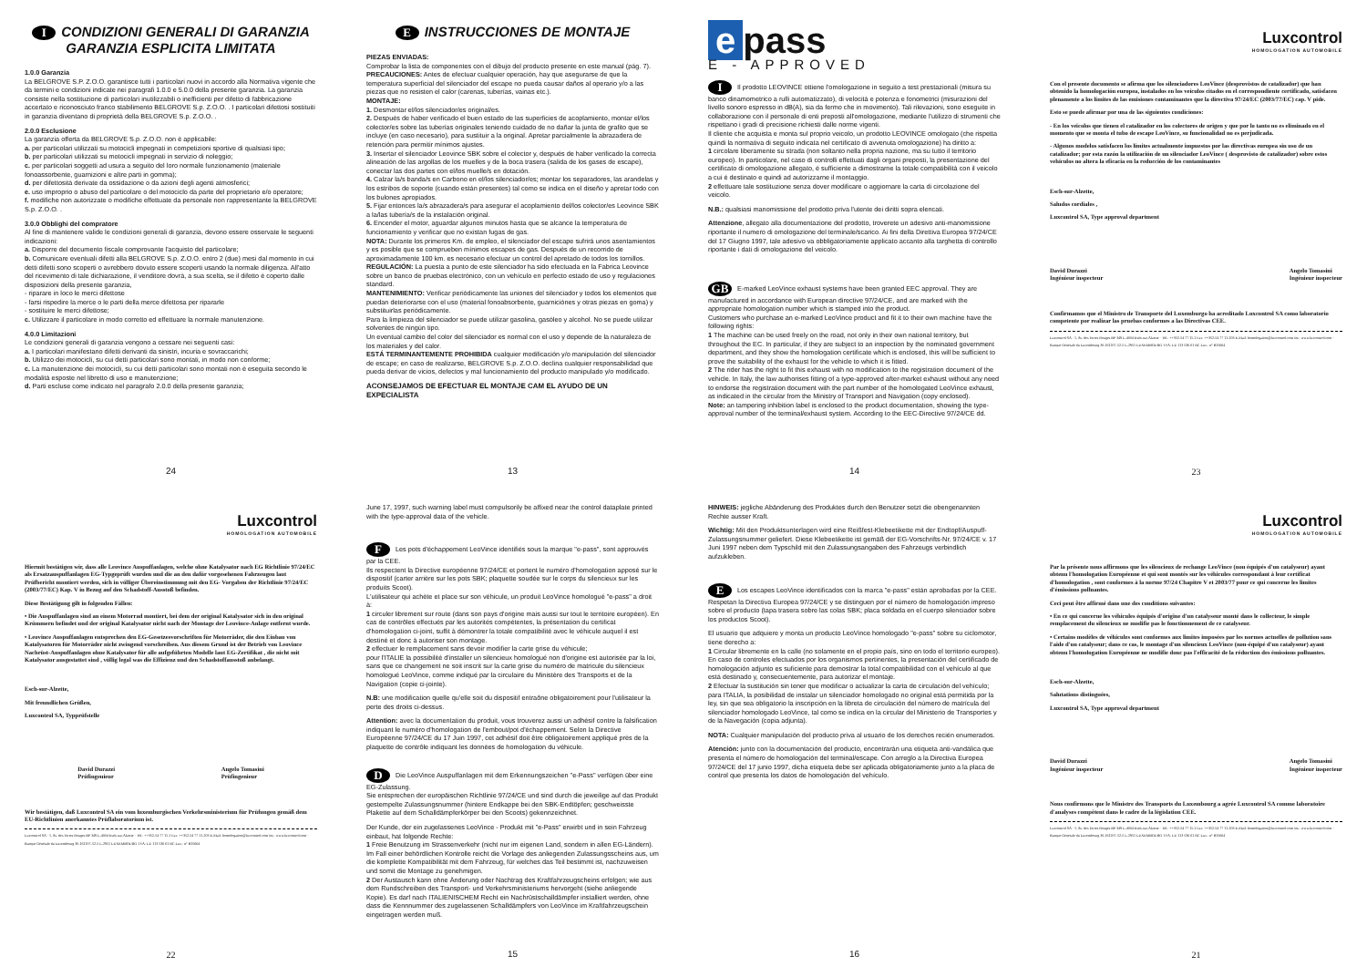I CONDIZIONI GENERALI DI GARANZIA
GARANZIA ESPLICITA LIMITATA
1.0.0 Garanzia
La BELGROVE S.P. Z.O.O. garantisce tutti i particolari nuovi in accordo alla Normativa vigente che da termini e condizioni indicate nei paragrafi 1.0.0 e 5.0.0 della presente garanzia. La garanzia consiste nella sostituzione di particolari inutilizzabili o inefficienti per difetto di fabbricazione accertato e riconosciuto franco stabilimento BELGROVE S.p. Z.O.O. . I particolari difettosi sostituiti in garanzia diventano di proprietà della BELGROVE S.p. Z.O.O. .
2.0.0 Esclusione
La garanzia offerta da BELGROVE S.p. Z.O.O. non è applicabile:
a. per particolari utilizzati su motocicli impegnati in competizioni sportive di qualsiasi tipo;
b. per particolari utilizzati su motocicli impegnati in servizio di noleggio;
c. per particolari soggetti ad usura a seguito del loro normale funzionamento (materiale fonoassorbente, guarnizioni e altre parti in gomma);
d. per difettosità derivate da ossidazione o da azioni degli agenti atmosferici;
e. uso improprio o abuso del particolare o del motociclo da parte del proprietario e/o operatore;
f. modifiche non autorizzate o modifiche effettuate da personale non rappresentante la BELGROVE S.p. Z.O.O. .
3.0.0 Obblighi del compratore
Al fine di mantenere valide le condizioni generali di garanzia, devono essere osservate le seguenti indicazioni:
a. Disporre del documento fiscale comprovante l'acquisto del particolare;
b. Comunicare eventuali difetti alla BELGROVE S.p. Z.O.O. entro 2 (due) mesi dal momento in cui detti difetti sono scoperti o avrebbero dovuto essere scoperti usando la normale diligenza. All'atto del ricevimento di tale dichiarazione, il venditore dovrà, a sua scelta, se il difetto è coperto dalle disposizioni della presente garanzia,
- riparare in loco le merci difettose
- farsi rispedire la merce o le parti della merce difettosa per ripararle
- sostituire le merci difettose;
c. Utilizzare il particolare in modo corretto ed effettuare la normale manutenzione.
4.0.0 Limitazioni
Le condizioni generali di garanzia vengono a cessare nei seguenti casi:
a. I particolari manifestano difetti derivanti da sinistri, incuria e sovraccarichi;
b. Utilizzo dei motocicli, su cui detti particolari sono montati, in modo non conforme;
c. La manutenzione dei motocicli, su cui detti particolari sono montati non è eseguita secondo le modalità esposte nel libretto di uso e manutenzione;
d. Parti escluse come indicato nel paragrafo 2.0.0 della presente garanzia;
24
E INSTRUCCIONES DE MONTAJE
PIEZAS ENVIADAS:
Comprobar la lista de componentes con el dibujo del producto presente en este manual (pág. 7).
PRECAUCIONES: Antes de efectuar cualquier operación, hay que asegurarse de que la temperatura superficial del silenciador del escape no pueda causar daños al operario y/o a las piezas que no resisten el calor (carenas, tuberías, vainas etc.).
MONTAJE:
1. Desmontar el/los silenciador/es original/es.
2. Después de haber verificado el buen estado de las superficies de acoplamiento, montar el/los colector/es sobre las tuberías originales teniendo cuidado de no dañar la junta de grafito que se incluye (en caso necesario), para sustituir a la original. Apretar parcialmente la abrazadera de retención para permitir mínimos ajustes.
3. Insertar el silenciador Leovince SBK sobre el colector y, después de haber verificado la correcta alineación de las argollas de los muelles y de la boca trasera (salida de los gases de escape), conectar las dos partes con el/los muelle/s en dotación.
4. Calzar la/s banda/s en Carbono en el/los silenciador/es; montar los separadores, las arandelas y los estribos de soporte (cuando están presentes) tal como se indica en el diseño y apretar todo con los bulones apropiados.
5. Fijar entonces la/s abrazadera/s para asegurar el acoplamiento del/los colector/es Leovince SBK a la/las tubería/s de la instalación original.
6. Encender el motor, aguardar algunos minutos hasta que se alcance la temperatura de funcionamiento y verificar que no existan fugas de gas.
NOTA: Durante los primeros Km. de empleo, el silenciador del escape sufrirá unos asentamientos y es posible que se comprueben mínimos escapes de gas. Después de un recorrido de aproximadamente 100 km. es necesario efectuar un control del apretado de todos los tornillos.
REGULACIÓN: La puesta a punto de este silenciador ha sido efectuada en la Fabrica Leovince sobre un banco de pruebas electrónico, con un vehículo en perfecto estado de uso y regulaciones standard.
MANTENIMIENTO: Verificar periódicamente las uniones del silenciador y todos los elementos que puedan deteriorarse con el uso (material fonoabsorbente, guarniciónes y otras piezas en goma) y substituirlas periódicamente.
Para la limpieza del silenciador se puede utilizar gasolina, gasóleo y alcohol. No se puede utilizar solventes de ningún tipo.
Un eventual cambio del color del silenciador es normal con el uso y depende de la naturaleza de los materiales y del calor.
ESTÁ TERMINANTEMENTE PROHIBIDA cualquier modificación y/o manipulación del silenciador de escape; en caso de realizarse, BELGROVE S.p. Z.O.O. declina cualquier responsabilidad que pueda derivar de vicios, defectos y mal funcionamiento del producto manipulado y/o modificado.
ACONSEJAMOS DE EFECTUAR EL MONTAJE CAM EL AYUDO DE UN EXPECIALISTA
13
e pass
E - APPROVED
I Il prodotto LEOVINCE ottiene l'omologazione in seguito a test prestazionali (misura su banco dinamometrico a rulli automatizzato), di velocità e potenza e fonometrici (misurazioni del livello sonoro espresso in dB(A), sia da fermo che in movimento). Tali rilevazioni, sono eseguite in collaborazione con il personale di enti preposti all'omologazione, mediante l'utilizzo di strumenti che rispettano i gradi di precisione richiesti dalle norme vigenti.
Il cliente che acquista e monta sul proprio veicolo, un prodotto LEOVINCE omologato (che rispetta quindi la normativa di seguito indicata nel certificato di avvenuta omologazione) ha diritto a:
1 circolare liberamente su strada (non soltanto nella propria nazione, ma su tutto il territorio europeo). In particolare, nel caso di controlli effettuati dagli organi preposti, la presentazione del certificato di omologazione allegato, é sufficiente a dimostrarne la totale compatibilità con il veicolo a cui é destinato e quindi ad autorizzarne il montaggio.
2 effettuare tale sostituzione senza dover modificare o aggiornare la carta di circolazione del veicolo.
N.B.: qualsiasi manomissione del prodotto priva l'utente dei diritti sopra elencati.
Attenzione, allegato alla documentazione del prodotto, troverete un adesivo anti-manomissione riportante il numero di omologazione del terminale/scarico. Ai fini della Direttiva Europea 97/24/CE del 17 Giugno 1997, tale adesivo va obbligatoriamente applicato accanto alla targhetta di controllo riportante i dati di omologazione del veicolo.
GB E-marked LeoVince exhaust systems have been granted EEC approval. They are manufactured in accordance with European directive 97/24/CE, and are marked with the appropriate homologation number which is stamped into the product.
Customers who purchase an e-marked LeoVince product and fit it to their own machine have the following rights:
1 The machine can be used freely on the road, not only in their own national territory, but throughout the EC. In particular, if they are subject to an inspection by the nominated government department, and they show the homologation certificate which is enclosed, this will be sufficient to prove the suitability of the exhaust for the vehicle to which it is fitted.
2 The rider has the right to fit this exhaust with no modification to the registration document of the vehicle. In Italy, the law authorises fitting of a type-approved after-market exhaust without any need to endorse the registration document with the part number of the homologated LeoVince exhaust, as indicated in the circular from the Ministry of Transport and Navigation (copy enclosed).
Note: an tampering inhibition label is enclosed to the product documentation, showing the type-approval number of the terminal/exhaust system. According to the EEC-Directive 97/24/CE dd.
14
Luxcontrol
HOMOLOGATION AUTOMOBILE
Con el presente documento se afirma que los silenciadores LeoVince (desprovistos de catalizador) que han obtenido la homologación europea, instalados en los veículos citados en el correspondiente certificado, satisfacen plenamente a los límites de las emisiones contaminantes que la directiva 97/24/EC (2003/77/EC) cap. V pide.
Esto se puede afirmar por una de las siguientes condiciones:
- En los veicolos que tienen el catalizador en los colectores de origen y que por lo tanto no es eliminado en el momento que se monta el tubo de escape LeoVince, su funcionalidad no es perjudicada.
- Algunos modelos satisfacen los límites actualmente impuestos por las directivas europea sin uso de un catalizador; por esta razón la utilización de un silenciador LeoVince ( desprovisto de catalizador) sobre estos vehículos no altera la eficacia en la reducción de los contaminantes
Esch-sur-Alzette,
Saludos cordiales ,
Luxcontrol SA, Type approval department
David Durazzi
Ingénieur inspecteur Angelo Tomasini
Ingénieur inspecteur
Confirmamos que el Ministro de Transporte del Luxemburgo ha acreditado Luxcontrol SA como laboratorio competente por realizar las pruebas conformes a las Directivas CEE.
Luxcontrol SA · 1, Av. des Terres Rouges BP 349 L-4004 Esch-sur-Alzette · Tél.: ++352-54 77 11-1 Fax: ++352-54 77 11-203 E-Mail: homologation@luxcontrol.com Int.: www.luxcontrol.com · Banque Générale du Luxembourg 30-161207-52-5 L-2951 LUXEMBOURG TVA: LU 113 536 61 RC Lux.: n° B15664
23
Luxcontrol
HOMOLOGATION AUTOMOBILE
Hiermit bestätigen wir, dass alle Leovince Auspuffanlagen, welche ohne Katalysator nach EG Richtlinie 97/24/EC als Ersatzauspuffanlagen EG-Typgeprüft wurden und die an den dafür vorgesehenen Fahrzeugen laut Prüfbericht montiert werden, sich in völliger Übereinstimmung mit den EG- Vorgaben der Richtlinie 97/24/EC (2003/77/EC) Kap. V in Bezug auf den Schadstoff-Ausstoß befinden.
Diese Bestätigung gilt in folgenden Fällen:
• Die Auspuffanlagen sind an einem Motorrad montiert, bei dem der original Katalysator sich in den original Krümmern befindet und der original Katalysator nicht nach der Montage der Leovince-Anlage entfernt wurde.
• Leovince Auspuffanlagen entsprechen den EG-Gesetzesvorschriften für Motorräder, die den Einbau von Katalysatoren für Motorräder nicht zwingend vorschreiben. Aus diesem Grund ist der Betrieb von Leovince Nachrüst-Auspuffanlagen ohne Katalysator für alle aufgeführten Modelle laut EG-Zertifikat , die nicht mit Katalysator ausgestattet sind , völlig legal was die Effizienz und den Schadstoffausstoß anbelangt.
Esch-sur-Alzette,
Mit freundlichen Grüßen,
Luxcontrol SA, Typprüfstelle
David Durazzi
Prüfingenieur Angelo Tomasini
Prüfingenieur
Wir bestätigen, daß Luxcontrol SA ein vom luxemburgischen Verkehrsministerium für Prüfungen gemäß dem EU-Richtlinien anerkanntes Prüflaboratorium ist.
Luxcontrol SA · 1, Av. des Terres Rouges BP 349 L-4004 Esch-sur-Alzette · Tél.: ++352-54 77 11-1 Fax: ++352-54 77 11-203 E-Mail: homologation@luxcontrol.com Int.: www.luxcontrol.com · Banque Générale du Luxembourg 30-161207-52-5 L-2951 LUXEMBOURG TVA: LU 113 536 61 RC Lux.: n° B15664
22
June 17, 1997, such warning label must compulsorily be affixed near the control dataplate printed with the type-approval data of the vehicle.
F Les pots d'échappement LeoVince identifiés sous la marque "e-pass", sont approuvés par la CEE.
Ils respectent la Directive européenne 97/24/CE et portent le numéro d'homologation apposé sur le dispositif (carter arrière sur les pots SBK; plaquette soudée sur le corps du silencieux sur les produits Scoot).
L'utilisateur qui achète et place sur son véhicule, un produit LeoVince homologué "e-pass" a droit à:
1 circuler librement sur route (dans son pays d'origine mais aussi sur tout le territoire européen). En cas de contrôles effectués par les autorités compétentes, la présentation du certificat d'homologation ci-joint, suffit à démontrer la totale compatibilité avec le véhicule auquel il est destiné et donc à autoriser son montage.
2 effectuer le remplacement sans devoir modifier la carte grise du véhicule;
pour l'ITALIE la possibilité d'installer un silencieux homologué non d'origine est autorisée par la loi, sans que ce changement ne soit inscrit sur la carte grise du numéro de matricule du silencieux homologué LeoVince, comme indiqué par la circulaire du Ministère des Transports et de la Navigation (copie ci-jointe).
N.B: une modification quelle qu'elle soit du dispositif entraône obligatoirement pour l'utilisateur la perte des droits ci-dessus.
Attention: avec la documentation du produit, vous trouverez aussi un adhésif contre la falsification indiquant le numéro d'homologation de l'embout/pot d'échappement. Selon la Directive Européenne 97/24/CE du 17 Juin 1997, cet adhésif doit être obligatoirement appliqué près de la plaquette de contrôle indiquant les données de homologation du véhicule.
D Die LeoVince Auspuffanlagen mit dem Erkennungszeichen "e-Pass" verfügen über eine EG-Zulassung.
Sie entsprechen der europäischen Richtlinie 97/24/CE und sind durch die jeweilige auf das Produkt gestempelte Zulassungsnummer (hintere Endkappe bei den SBK-Endtöpfen; geschweisste Plakette auf dem Schalldämpferkörper bei den Scoots) gekennzeichnet.
Der Kunde, der ein zugelassenes LeoVince - Produkt mit "e-Pass" erwirbt und in sein Fahrzeug einbaut, hat folgende Rechte:
1 Freie Benutzung im Strassenverkehr (nicht nur im eigenen Land, sondern in allen EG-Ländern). Im Fall einer behördlichen Kontrolle reicht die Vorlage des anliegenden Zulassungsscheins aus, um die komplette Kompatibilität mit dem Fahrzeug, für welches das Teil bestimmt ist, nachzuweisen und somit die Montage zu genehmigen.
2 Der Austausch kann ohne Änderung oder Nachtrag des Kraftfahrzeugscheins erfolgen; wie aus dem Rundschreiben des Transport- und Verkehrsministeriums hervorgeht (siehe anliegende Kopie). Es darf nach ITALIENISCHEM Recht ein Nachrüstschalldämpfer installiert werden, ohne dass die Kennnummer des zugelassenen Schalldämpfers von LeoVince im Kraftfahrzeugschein eingetragen werden muß.
15
HINWEIS: jegliche Abänderung des Produktes durch den Benutzer setzt die obengenannten Rechte ausser Kraft.
Wichtig: Mit den Produktsunterlagen wird eine Reißfest-Klebeetikette mit der Endtopf/Auspuff-Zulassungsnummer geliefert. Diese Klebeetikette ist gemäß der EG-Vorschrifts-Nr. 97/24/CE v. 17 Juni 1997 neben dem Typschild mit den Zulassungsangaben des Fahrzeugs verbindlich aufzukleben.
E Los escapes LeoVince identificados con la marca "e-pass" están aprobadas por la CEE.
Respetan la Directiva Europea 97/24/CE y se distinguen por el número de homologación impreso sobre el producto (tapa trasera sobre las colas SBK; placa soldada en el cuerpo silenciador sobre los productos Scoot).
El usuario que adquiere y monta un producto LeoVince homologado "e-pass" sobre su ciclomotor, tiene derecho a:
1 Circular libremente en la calle (no solamente en el propio país, sino en todo el territorio europeo). En caso de controles efectuados por los organismos pertinentes, la presentación del certificado de homologación adjunto es suficiente para demostrar la total compatibilidad con el vehículo al que está destinado y, consecuentemente, para autorizar el montaje.
2 Efectuar la sustitución sin tener que modificar o actualizar la carta de circulación del vehículo; para ITALIA, la posibilidad de instalar un silenciador homologado no original está permitida por la ley, sin que sea obligatorio la inscripción en la libreta de circulación del número de matrícula del silenciador homologado LeoVince, tal como se indica en la circular del Ministerio de Transportes y de la Navegación (copia adjunta).
NOTA: Cualquier manipulación del producto priva al usuario de los derechos recién enumerados.
Atención: junto con la documentación del producto, encontrarán una etiqueta anti-vandálica que presenta el número de homologación del terminal/escape. Con arreglo a la Directiva Europea 97/24/CE del 17 junio 1997, dicha etiqueta debe ser aplicada obligatoriamente junto a la placa de control que presenta los datos de homologación del vehículo.
16
Luxcontrol
HOMOLOGATION AUTOMOBILE
Par la présente nous affirmons que les silencieux de rechange LeoVince (non équipés d'un catalyseur) ayant obtenu l'homologation Européenne et qui sont montés sur les véhicules correspondant à leur certificat d'homologation , sont conformes à la norme 97/24 Chapitre V et 2003/77 pour ce qui concerne les limites d'émissions polluantes.
Ceci peut être affirmé dans une des conditions suivantes:
• En ce qui concerne les véhicules équipés d'origine d'un catalyseur monté dans le collecteur, le simple remplacement du silencieux ne modifie pas le fonctionnement de ce catalyseur.
• Certains modèles de véhicules sont conformes aux limites imposées par les normes actuelles de pollution sans l'aide d'un catalyseur; dans ce cas, le montage d'un silencieux LeoVince (non-équipé d'un catalyseur) ayant obtenu l'homologation Européenne ne modifie donc pas l'efficacité de la réduction des émissions polluantes.
Esch-sur-Alzette,
Salutations distinguées,
Luxcontrol SA, Type approval department
David Durazzi
Ingénieur inspecteur Angelo Tomasini
Ingénieur inspecteur
Nous confirmons que le Ministre des Transports du Luxembourg a agrée Luxcontrol SA comme laboratoire d'analyses compétent dans le cadre de la législation CEE.
Luxcontrol SA · 1, Av. des Terres Rouges BP 349 L-4004 Esch-sur-Alzette · Tél.: ++352-54 77 11-1 Fax: ++352-54 77 11-203 E-Mail: homologation@luxcontrol.com Int.: www.luxcontrol.com · Banque Générale du Luxembourg 30-161207-52-5 L-2951 LUXEMBOURG TVA: LU 113 536 61 RC Lux.: n° B15664
21